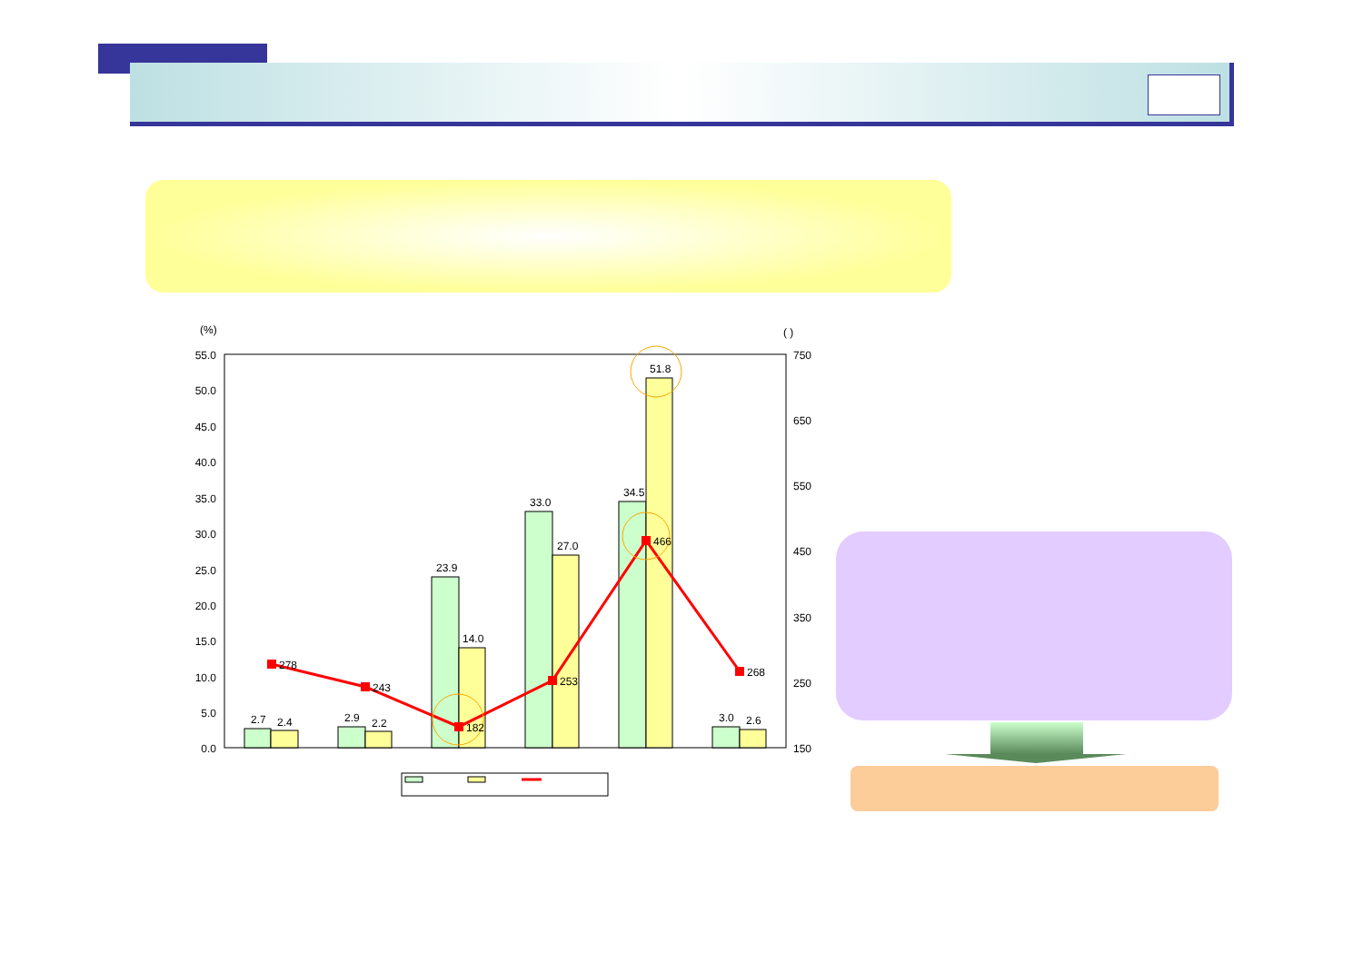(%)
( )
55.0
50.0
45.0
40.0
35.0
30.0
25.0
20.0
15.0
10.0
5.0
0.0
750
650
550
450
350
250
150
2.7
2.4
2.9
2.2
23.9
14.0
33.0
27.0
34.5
51.8
3.0
2.6
278
243
182
253
466
268